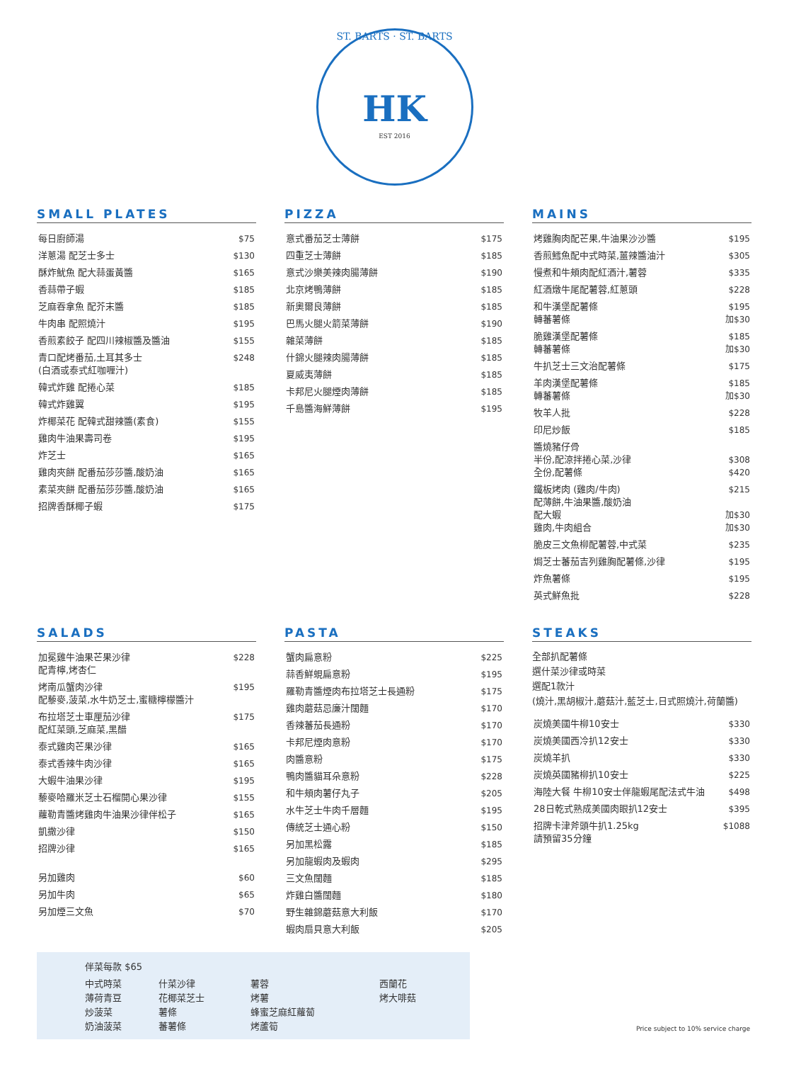ST. BARTS · ST. BARTS
HK
EST 2016
SMALL PLATES
| 每日廚師湯 | $75 |
| 洋蔥湯 配芝士多士 | $130 |
| 酥炸魷魚 配大蒜蛋黃醬 | $165 |
| 香蒜帶子蝦 | $185 |
| 芝麻吞拿魚 配芥末醬 | $185 |
| 牛肉串 配照燒汁 | $195 |
| 香煎素餃子 配四川辣椒醬及醬油 | $155 |
| 青口配烤番茄,土耳其多士 (白酒或泰式紅咖喱汁) | $248 |
| 韓式炸雞 配捲心菜 | $185 |
| 韓式炸雞翼 | $195 |
| 炸椰菜花 配韓式甜辣醬(素食) | $155 |
| 雞肉牛油果壽司卷 | $195 |
| 炸芝士 | $165 |
| 雞肉夾餅 配番茄莎莎醬,酸奶油 | $165 |
| 素菜夾餅 配番茄莎莎醬,酸奶油 | $165 |
| 招牌香酥椰子蝦 | $175 |
PIZZA
| 意式番茄芝士薄餅 | $175 |
| 四重芝士薄餅 | $185 |
| 意式沙樂美辣肉腸薄餅 | $190 |
| 北京烤鴨薄餅 | $185 |
| 新奧爾良薄餅 | $185 |
| 巴馬火腿火箭菜薄餅 | $190 |
| 雜菜薄餅 | $185 |
| 什錦火腿辣肉腸薄餅 | $185 |
| 夏威夷薄餅 | $185 |
| 卡邦尼火腿煙肉薄餅 | $185 |
| 千島醬海鮮薄餅 | $195 |
MAINS
| 烤雞胸肉配芒果,牛油果沙沙醬 | $195 |
| 香煎鱈魚配中式時菜,薑辣醬油汁 | $305 |
| 慢煮和牛頰肉配紅酒汁,薯蓉 | $335 |
| 紅酒燉牛尾配薯蓉,紅蔥頭 | $228 |
| 和牛漢堡配薯條 轉蕃薯條 | $195 加$30 |
| 脆雞漢堡配薯條 轉蕃薯條 | $185 加$30 |
| 牛扒芝士三文治配薯條 | $175 |
| 羊肉漢堡配薯條 轉蕃薯條 | $185 加$30 |
| 牧羊人批 | $228 |
| 印尼炒飯 | $185 |
| 醬燒豬仔骨 半份,配涼拌捲心菜,沙律 全份,配薯條 | $308 $420 |
| 鐵板烤肉 (雞肉/牛肉) 配薄餅,牛油果醬,酸奶油 配大蝦 雞肉,牛肉組合 | $215 加$30 加$30 |
| 脆皮三文魚柳配薯蓉,中式菜 | $235 |
| 焗芝士蕃茄吉列雞胸配薯條,沙律 | $195 |
| 炸魚薯條 | $195 |
| 英式鮮魚批 | $228 |
SALADS
| 加冕雞牛油果芒果沙律 配青檸,烤杏仁 | $228 |
| 烤南瓜蟹肉沙律 配藜麥,菠菜,水牛奶芝士,蜜糖檸檬醬汁 | $195 |
| 布拉塔芝士車厘茄沙律 配紅菜頭,芝麻菜,黑醋 | $175 |
| 泰式雞肉芒果沙律 | $165 |
| 泰式香辣牛肉沙律 | $165 |
| 大蝦牛油果沙律 | $195 |
| 藜麥哈羅米芝士石榴開心果沙律 | $155 |
| 蘿勒青醬烤雞肉牛油果沙律伴松子 | $165 |
| 凱撒沙律 | $150 |
| 招牌沙律 | $165 |
| 另加雞肉 | $60 |
| 另加牛肉 | $65 |
| 另加煙三文魚 | $70 |
PASTA
| 蟹肉扁意粉 | $225 |
| 蒜香鮮蜆扁意粉 | $195 |
| 羅勒青醬煙肉布拉塔芝士長通粉 | $175 |
| 雞肉蘑菇忌廉汁闊麵 | $170 |
| 香辣蕃茄長通粉 | $170 |
| 卡邦尼煙肉意粉 | $170 |
| 肉醬意粉 | $175 |
| 鴨肉醬貓耳朵意粉 | $228 |
| 和牛頰肉薯仔丸子 | $205 |
| 水牛芝士牛肉千層麵 | $195 |
| 傳統芝士通心粉 | $150 |
| 另加黑松露 | $185 |
| 另加龍蝦肉及蝦肉 | $295 |
| 三文魚闊麵 | $185 |
| 炸雞白醬闊麵 | $180 |
| 野生雜錦蘑菇意大利飯 | $170 |
| 蝦肉扇貝意大利飯 | $205 |
STEAKS
全部扒配薯條
選什菜沙律或時菜
選配1款汁
(燒汁,黑胡椒汁,蘑菇汁,藍芝士,日式照燒汁,荷蘭醬)
| 炭燒美國牛柳10安士 | $330 |
| 炭燒美國西冷扒12安士 | $330 |
| 炭燒羊扒 | $330 |
| 炭燒英國豬柳扒10安士 | $225 |
| 海陸大餐 牛柳10安士伴龍蝦尾配法式牛油 | $498 |
| 28日乾式熟成美國肉眼扒12安士 | $395 |
| 招牌卡津斧頭牛扒1.25kg 請預留35分鐘 | $1088 |
伴菜每款 $65
| 中式時菜 | 什菜沙律 | 薯蓉 | 西蘭花 |
| 薄荷青豆 | 花椰菜芝士 | 烤薯 | 烤大啡菇 |
| 炒菠菜 | 薯條 | 蜂蜜芝麻紅蘿蔔 | |
| 奶油菠菜 | 蕃薯條 | 烤蘆筍 | |
Price subject to 10% service charge